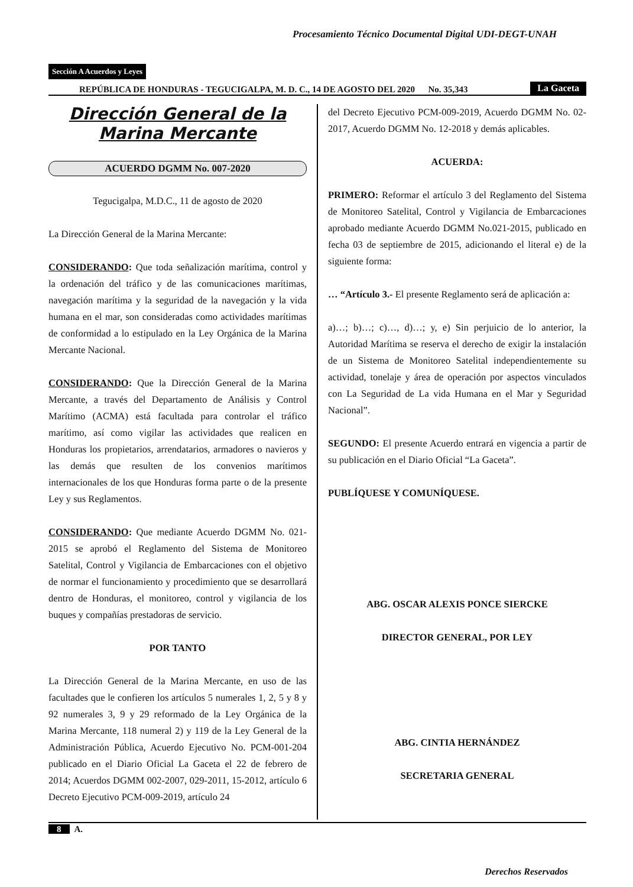Procesamiento Técnico Documental Digital UDI-DEGT-UNAH
Sección A Acuerdos y Leyes
REPÚBLICA DE HONDURAS - TEGUCIGALPA, M. D. C., 14 DE AGOSTO DEL 2020 No. 35,343 La Gaceta
Dirección General de la Marina Mercante
ACUERDO DGMM No. 007-2020
Tegucigalpa, M.D.C., 11 de agosto de 2020
La Dirección General de la Marina Mercante:
CONSIDERANDO: Que toda señalización marítima, control y la ordenación del tráfico y de las comunicaciones marítimas, navegación marítima y la seguridad de la navegación y la vida humana en el mar, son consideradas como actividades marítimas de conformidad a lo estipulado en la Ley Orgánica de la Marina Mercante Nacional.
CONSIDERANDO: Que la Dirección General de la Marina Mercante, a través del Departamento de Análisis y Control Marítimo (ACMA) está facultada para controlar el tráfico marítimo, así como vigilar las actividades que realicen en Honduras los propietarios, arrendatarios, armadores o navieros y las demás que resulten de los convenios marítimos internacionales de los que Honduras forma parte o de la presente Ley y sus Reglamentos.
CONSIDERANDO: Que mediante Acuerdo DGMM No. 021-2015 se aprobó el Reglamento del Sistema de Monitoreo Satelital, Control y Vigilancia de Embarcaciones con el objetivo de normar el funcionamiento y procedimiento que se desarrollará dentro de Honduras, el monitoreo, control y vigilancia de los buques y compañías prestadoras de servicio.
POR TANTO
La Dirección General de la Marina Mercante, en uso de las facultades que le confieren los artículos 5 numerales 1, 2, 5 y 8 y 92 numerales 3, 9 y 29 reformado de la Ley Orgánica de la Marina Mercante, 118 numeral 2) y 119 de la Ley General de la Administración Pública, Acuerdo Ejecutivo No. PCM-001-204 publicado en el Diario Oficial La Gaceta el 22 de febrero de 2014; Acuerdos DGMM 002-2007, 029-2011, 15-2012, artículo 6 Decreto Ejecutivo PCM-009-2019, artículo 24
del Decreto Ejecutivo PCM-009-2019, Acuerdo DGMM No. 02-2017, Acuerdo DGMM No. 12-2018 y demás aplicables.
ACUERDA:
PRIMERO: Reformar el artículo 3 del Reglamento del Sistema de Monitoreo Satelital, Control y Vigilancia de Embarcaciones aprobado mediante Acuerdo DGMM No.021-2015, publicado en fecha 03 de septiembre de 2015, adicionando el literal e) de la siguiente forma:
… “Artículo 3.- El presente Reglamento será de aplicación a:
a)…; b)…; c)…, d)…; y, e) Sin perjuicio de lo anterior, la Autoridad Marítima se reserva el derecho de exigir la instalación de un Sistema de Monitoreo Satelital independientemente su actividad, tonelaje y área de operación por aspectos vinculados con La Seguridad de La vida Humana en el Mar y Seguridad Nacional”.
SEGUNDO: El presente Acuerdo entrará en vigencia a partir de su publicación en el Diario Oficial “La Gaceta”.
PUBLÍQUESE Y COMUNÍQUESE.
ABG. OSCAR ALEXIS PONCE SIERCKE
DIRECTOR GENERAL, POR LEY
ABG. CINTIA HERNÁNDEZ
SECRETARIA GENERAL
8 A.
Derechos Reservados